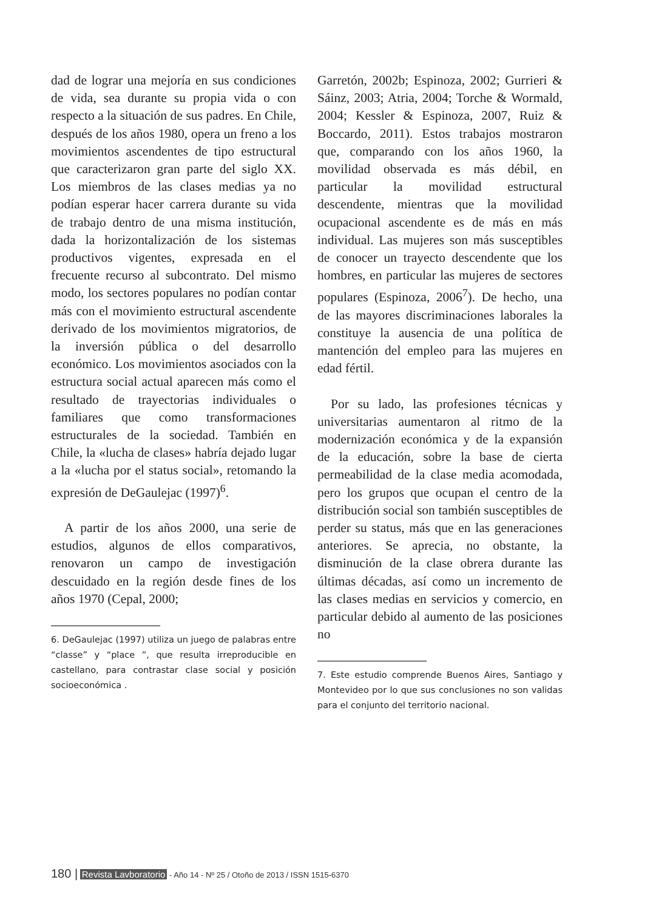dad de lograr una mejoría en sus condiciones de vida, sea durante su propia vida o con respecto a la situación de sus padres. En Chile, después de los años 1980, opera un freno a los movimientos ascendentes de tipo estructural que caracterizaron gran parte del siglo XX. Los miembros de las clases medias ya no podían esperar hacer carrera durante su vida de trabajo dentro de una misma institución, dada la horizontalización de los sistemas productivos vigentes, expresada en el frecuente recurso al subcontrato. Del mismo modo, los sectores populares no podían contar más con el movimiento estructural ascendente derivado de los movimientos migratorios, de la inversión pública o del desarrollo económico. Los movimientos asociados con la estructura social actual aparecen más como el resultado de trayectorias individuales o familiares que como transformaciones estructurales de la sociedad. También en Chile, la «lucha de clases» habría dejado lugar a la «lucha por el status social», retomando la expresión de DeGaulejac (1997)<sup>6</sup>.
A partir de los años 2000, una serie de estudios, algunos de ellos comparativos, renovaron un campo de investigación descuidado en la región desde fines de los años 1970 (Cepal, 2000;
6. DeGaulejac (1997) utiliza un juego de palabras entre “classe” y “place ”, que resulta irreproducible en castellano, para contrastar clase social y posición socioeconómica .
Garretón, 2002b; Espinoza, 2002; Gurrieri & Sáinz, 2003; Atria, 2004; Torche & Wormald, 2004; Kessler & Espinoza, 2007, Ruiz & Boccardo, 2011). Estos trabajos mostraron que, comparando con los años 1960, la movilidad observada es más débil, en particular la movilidad estructural descendente, mientras que la movilidad ocupacional ascendente es de más en más individual. Las mujeres son más susceptibles de conocer un trayecto descendente que los hombres, en particular las mujeres de sectores populares (Espinoza, 2006<sup>7</sup>). De hecho, una de las mayores discriminaciones laborales la constituye la ausencia de una política de mantención del empleo para las mujeres en edad fértil.
Por su lado, las profesiones técnicas y universitarias aumentaron al ritmo de la modernización económica y de la expansión de la educación, sobre la base de cierta permeabilidad de la clase media acomodada, pero los grupos que ocupan el centro de la distribución social son también susceptibles de perder su status, más que en las generaciones anteriores. Se aprecia, no obstante, la disminución de la clase obrera durante las últimas décadas, así como un incremento de las clases medias en servicios y comercio, en particular debido al aumento de las posiciones no
7. Este estudio comprende Buenos Aires, Santiago y Montevideo por lo que sus conclusiones no son validas para el conjunto del territorio nacional.
180 | Revista Lavboratorio - Año 14 - Nº 25 / Otoño de 2013 / ISSN 1515-6370